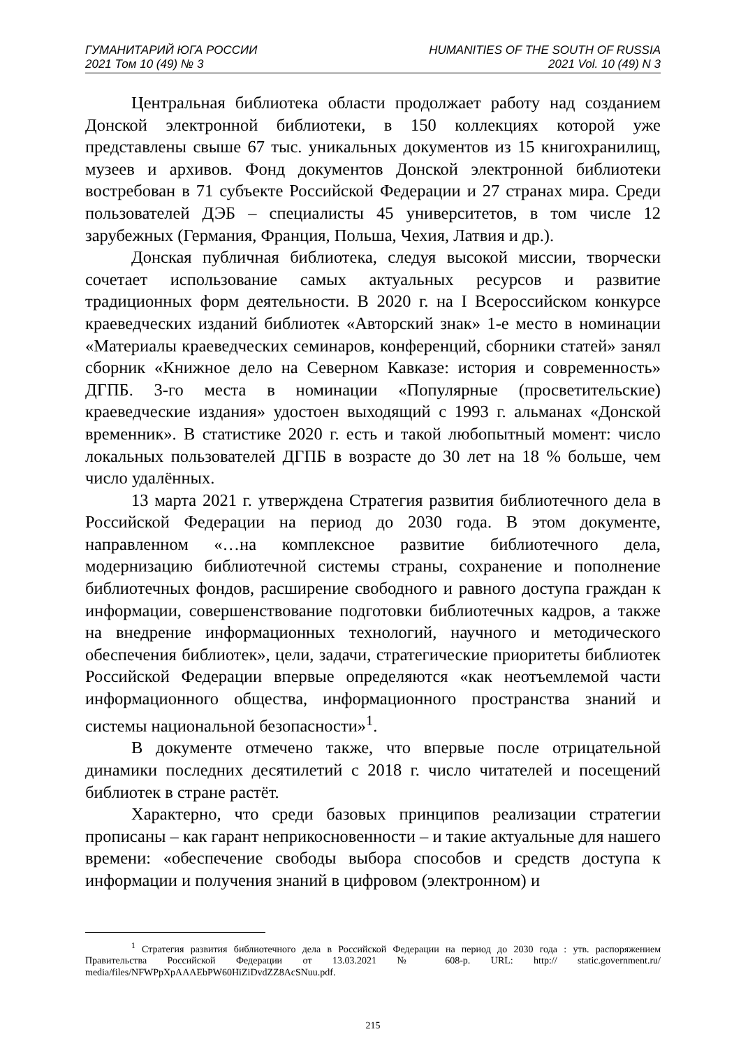ГУМАНИТАРИЙ ЮГА РОССИИ
2021 Том 10 (49) № 3
HUMANITIES OF THE SOUTH OF RUSSIA
2021 Vol. 10 (49) N 3
Центральная библиотека области продолжает работу над созданием Донской электронной библиотеки, в 150 коллекциях которой уже представлены свыше 67 тыс. уникальных документов из 15 книгохранилищ, музеев и архивов. Фонд документов Донской электронной библиотеки востребован в 71 субъекте Российской Федерации и 27 странах мира. Среди пользователей ДЭБ – специалисты 45 университетов, в том числе 12 зарубежных (Германия, Франция, Польша, Чехия, Латвия и др.).
Донская публичная библиотека, следуя высокой миссии, творчески сочетает использование самых актуальных ресурсов и развитие традиционных форм деятельности. В 2020 г. на I Всероссийском конкурсе краеведческих изданий библиотек «Авторский знак» 1-е место в номинации «Материалы краеведческих семинаров, конференций, сборники статей» занял сборник «Книжное дело на Северном Кавказе: история и современность» ДГПБ. 3-го места в номинации «Популярные (просветительские) краеведческие издания» удостоен выходящий с 1993 г. альманах «Донской временник». В статистике 2020 г. есть и такой любопытный момент: число локальных пользователей ДГПБ в возрасте до 30 лет на 18 % больше, чем число удалённых.
13 марта 2021 г. утверждена Стратегия развития библиотечного дела в Российской Федерации на период до 2030 года. В этом документе, направленном «…на комплексное развитие библиотечного дела, модернизацию библиотечной системы страны, сохранение и пополнение библиотечных фондов, расширение свободного и равного доступа граждан к информации, совершенствование подготовки библиотечных кадров, а также на внедрение информационных технологий, научного и методического обеспечения библиотек», цели, задачи, стратегические приоритеты библиотек Российской Федерации впервые определяются «как неотъемлемой части информационного общества, информационного пространства знаний и системы национальной безопасности»<sup>1</sup>.
В документе отмечено также, что впервые после отрицательной динамики последних десятилетий с 2018 г. число читателей и посещений библиотек в стране растёт.
Характерно, что среди базовых принципов реализации стратегии прописаны – как гарант неприкосновенности – и такие актуальные для нашего времени: «обеспечение свободы выбора способов и средств доступа к информации и получения знаний в цифровом (электронном) и
<sup>1</sup> Стратегия развития библиотечного дела в Российской Федерации на период до 2030 года : утв. распоряжением Правительства Российской Федерации от 13.03.2021 № 608-р. URL: http:// static.government.ru/ media/files/NFWPpXpAAAEbPW60HiZiDvdZZ8AcSNuu.pdf.
215